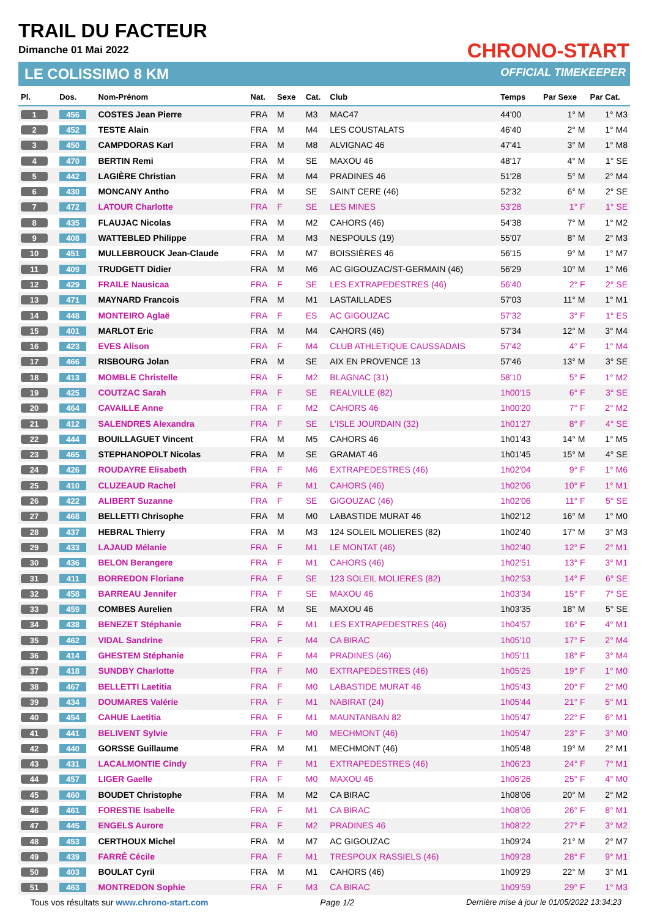TRAIL DU FACTEUR
Dimanche 01 Mai 2022
LE COLISSIMO 8 KM
CHRONO-START
OFFICIAL TIMEKEEPER
| Pl. | Dos. | Nom-Prénom | Nat. | Sexe | Cat. | Club | Temps | Par Sexe | Par Cat. |
| --- | --- | --- | --- | --- | --- | --- | --- | --- | --- |
| 1 | 456 | COSTES Jean Pierre | FRA | M | M3 | MAC47 | 44'00 | 1° M | 1° M3 |
| 2 | 452 | TESTE Alain | FRA | M | M4 | LES COUSTALATS | 46'40 | 2° M | 1° M4 |
| 3 | 450 | CAMPDORAS Karl | FRA | M | M8 | ALVIGNAC 46 | 47'41 | 3° M | 1° M8 |
| 4 | 470 | BERTIN Remi | FRA | M | SE | MAXOU 46 | 48'17 | 4° M | 1° SE |
| 5 | 442 | LAGIÈRE Christian | FRA | M | M4 | PRADINES 46 | 51'28 | 5° M | 2° M4 |
| 6 | 430 | MONCANY Antho | FRA | M | SE | SAINT CERE (46) | 52'32 | 6° M | 2° SE |
| 7 | 472 | LATOUR Charlotte | FRA | F | SE | LES MINES | 53'28 | 1° F | 1° SE |
| 8 | 435 | FLAUJAC Nicolas | FRA | M | M2 | CAHORS (46) | 54'38 | 7° M | 1° M2 |
| 9 | 408 | WATTEBLED Philippe | FRA | M | M3 | NESPOULS (19) | 55'07 | 8° M | 2° M3 |
| 10 | 451 | MULLEBROUCK Jean-Claude | FRA | M | M7 | BOISSIÈRES 46 | 56'15 | 9° M | 1° M7 |
| 11 | 409 | TRUDGETT Didier | FRA | M | M6 | AC GIGOUZAC/ST-GERMAIN (46) | 56'29 | 10° M | 1° M6 |
| 12 | 429 | FRAILE Nausicaa | FRA | F | SE | LES EXTRAPEDESTRES (46) | 56'40 | 2° F | 2° SE |
| 13 | 471 | MAYNARD Francois | FRA | M | M1 | LASTAILLADES | 57'03 | 11° M | 1° M1 |
| 14 | 448 | MONTEIRO Aglaë | FRA | F | ES | AC GIGOUZAC | 57'32 | 3° F | 1° ES |
| 15 | 401 | MARLOT Eric | FRA | M | M4 | CAHORS (46) | 57'34 | 12° M | 3° M4 |
| 16 | 423 | EVES Alison | FRA | F | M4 | CLUB ATHLETIQUE CAUSSADAIS | 57'42 | 4° F | 1° M4 |
| 17 | 466 | RISBOURG Jolan | FRA | M | SE | AIX EN PROVENCE 13 | 57'46 | 13° M | 3° SE |
| 18 | 413 | MOMBLE Christelle | FRA | F | M2 | BLAGNAC (31) | 58'10 | 5° F | 1° M2 |
| 19 | 425 | COUTZAC Sarah | FRA | F | SE | REALVILLE (82) | 1h00'15 | 6° F | 3° SE |
| 20 | 464 | CAVAILLE Anne | FRA | F | M2 | CAHORS 46 | 1h00'20 | 7° F | 2° M2 |
| 21 | 412 | SALENDRES Alexandra | FRA | F | SE | L'ISLE JOURDAIN (32) | 1h01'27 | 8° F | 4° SE |
| 22 | 444 | BOUILLAGUET Vincent | FRA | M | M5 | CAHORS 46 | 1h01'43 | 14° M | 1° M5 |
| 23 | 465 | STEPHANOPOLT Nicolas | FRA | M | SE | GRAMAT 46 | 1h01'45 | 15° M | 4° SE |
| 24 | 426 | ROUDAYRE Elisabeth | FRA | F | M6 | EXTRAPEDESTRES (46) | 1h02'04 | 9° F | 1° M6 |
| 25 | 410 | CLUZEAUD Rachel | FRA | F | M1 | CAHORS (46) | 1h02'06 | 10° F | 1° M1 |
| 26 | 422 | ALIBERT Suzanne | FRA | F | SE | GIGOUZAC (46) | 1h02'06 | 11° F | 5° SE |
| 27 | 468 | BELLETTI Chrisophe | FRA | M | M0 | LABASTIDE MURAT 46 | 1h02'12 | 16° M | 1° M0 |
| 28 | 437 | HEBRAL Thierry | FRA | M | M3 | 124 SOLEIL MOLIERES (82) | 1h02'40 | 17° M | 3° M3 |
| 29 | 433 | LAJAUD Mélanie | FRA | F | M1 | LE MONTAT (46) | 1h02'40 | 12° F | 2° M1 |
| 30 | 436 | BELON Berangere | FRA | F | M1 | CAHORS (46) | 1h02'51 | 13° F | 3° M1 |
| 31 | 411 | BORREDON Floriane | FRA | F | SE | 123 SOLEIL MOLIERES (82) | 1h02'53 | 14° F | 6° SE |
| 32 | 458 | BARREAU Jennifer | FRA | F | SE | MAXOU 46 | 1h03'34 | 15° F | 7° SE |
| 33 | 459 | COMBES Aurelien | FRA | M | SE | MAXOU 46 | 1h03'35 | 18° M | 5° SE |
| 34 | 438 | BENEZET Stéphanie | FRA | F | M1 | LES EXTRAPEDESTRES (46) | 1h04'57 | 16° F | 4° M1 |
| 35 | 462 | VIDAL Sandrine | FRA | F | M4 | CA BIRAC | 1h05'10 | 17° F | 2° M4 |
| 36 | 414 | GHESTEM Stéphanie | FRA | F | M4 | PRADINES (46) | 1h05'11 | 18° F | 3° M4 |
| 37 | 418 | SUNDBY Charlotte | FRA | F | M0 | EXTRAPEDESTRES (46) | 1h05'25 | 19° F | 1° M0 |
| 38 | 467 | BELLETTI Laetitia | FRA | F | M0 | LABASTIDE MURAT 46 | 1h05'43 | 20° F | 2° M0 |
| 39 | 434 | DOUMARES Valérie | FRA | F | M1 | NABIRAT (24) | 1h05'44 | 21° F | 5° M1 |
| 40 | 454 | CAHUE Laetitia | FRA | F | M1 | MAUNTANBAN 82 | 1h05'47 | 22° F | 6° M1 |
| 41 | 441 | BELIVENT Sylvie | FRA | F | M0 | MECHMONT (46) | 1h05'47 | 23° F | 3° M0 |
| 42 | 440 | GORSSE Guillaume | FRA | M | M1 | MECHMONT (46) | 1h05'48 | 19° M | 2° M1 |
| 43 | 431 | LACALMONTIE Cindy | FRA | F | M1 | EXTRAPEDESTRES (46) | 1h06'23 | 24° F | 7° M1 |
| 44 | 457 | LIGER Gaelle | FRA | F | M0 | MAXOU 46 | 1h06'26 | 25° F | 4° M0 |
| 45 | 460 | BOUDET Christophe | FRA | M | M2 | CA BIRAC | 1h08'06 | 20° M | 2° M2 |
| 46 | 461 | FORESTIE Isabelle | FRA | F | M1 | CA BIRAC | 1h08'06 | 26° F | 8° M1 |
| 47 | 445 | ENGELS Aurore | FRA | F | M2 | PRADINES 46 | 1h08'22 | 27° F | 3° M2 |
| 48 | 453 | CERTHOUX Michel | FRA | M | M7 | AC GIGOUZAC | 1h09'24 | 21° M | 2° M7 |
| 49 | 439 | FARRÉ Cécile | FRA | F | M1 | TRESPOUX RASSIELS (46) | 1h09'28 | 28° F | 9° M1 |
| 50 | 403 | BOULAT Cyril | FRA | M | M1 | CAHORS (46) | 1h09'29 | 22° M | 3° M1 |
| 51 | 463 | MONTREDON Sophie | FRA | F | M3 | CA BIRAC | 1h09'59 | 29° F | 1° M3 |
Tous vos résultats sur www.chrono-start.com Page 1/2 Dernière mise à jour le 01/05/2022 13:34:23